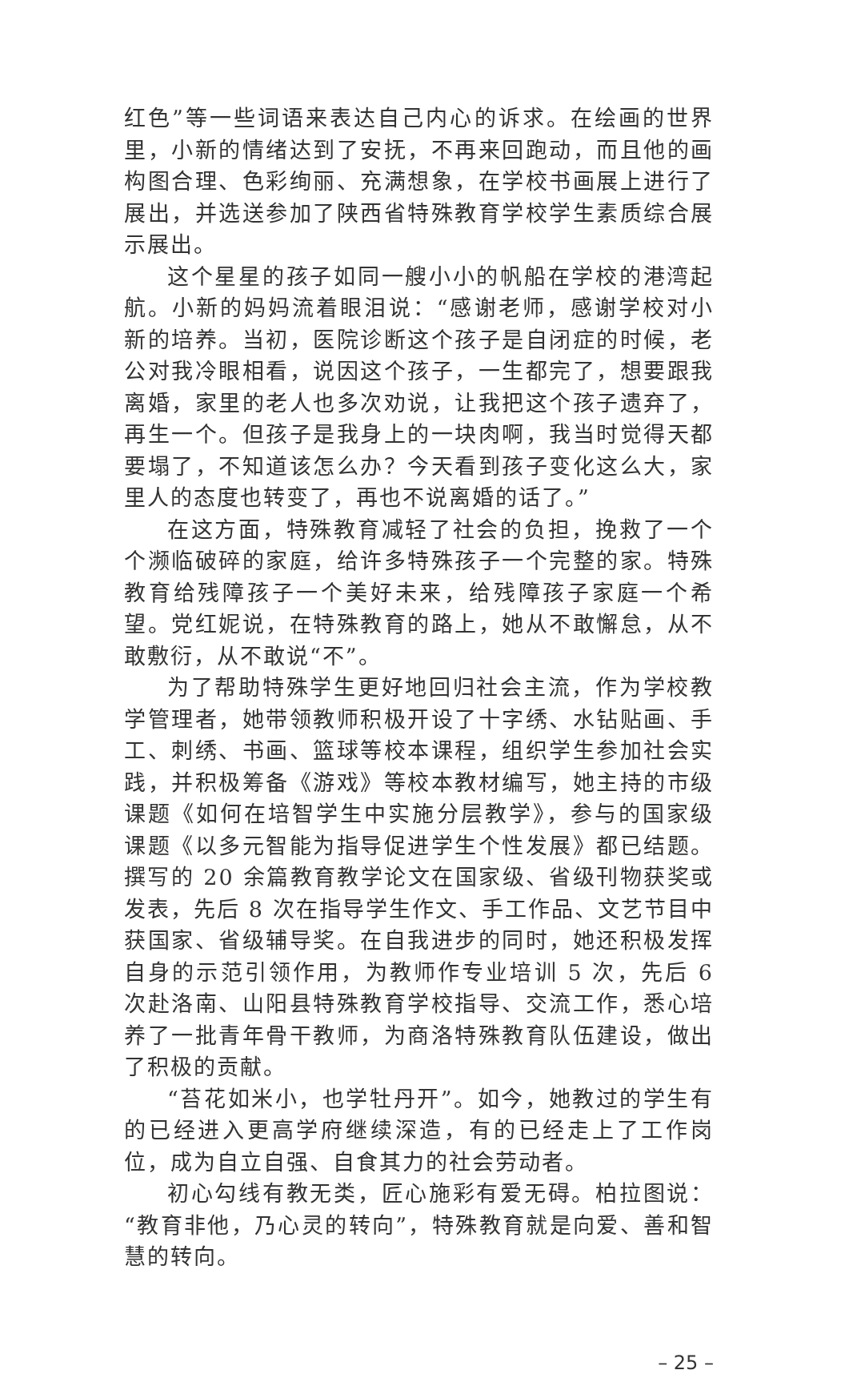红色”等一些词语来表达自己内心的诉求。在绘画的世界里，小新的情绪达到了安抚，不再来回跑动，而且他的画构图合理、色彩绚丽、充满想象，在学校书画展上进行了展出，并选送参加了陕西省特殊教育学校学生素质综合展示展出。
这个星星的孩子如同一艘小小的帆船在学校的港湾起航。小新的妈妈流着眼泪说：“感谢老师，感谢学校对小新的培养。当初，医院诊断这个孩子是自闭症的时候，老公对我冷眼相看，说因这个孩子，一生都完了，想要跟我离婚，家里的老人也多次劝说，让我把这个孩子遗弃了，再生一个。但孩子是我身上的一块肉啊，我当时觉得天都要塌了，不知道该怎么办？今天看到孩子变化这么大，家里人的态度也转变了，再也不说离婚的话了。”
在这方面，特殊教育减轻了社会的负担，挽救了一个个濒临破碎的家庭，给许多特殊孩子一个完整的家。特殊教育给残障孩子一个美好未来，给残障孩子家庭一个希望。党红妮说，在特殊教育的路上，她从不敢懈怠，从不敢敷衍，从不敢说“不”。
为了帮助特殊学生更好地回归社会主流，作为学校教学管理者，她带领教师积极开设了十字绣、水钻贴画、手工、刺绣、书画、篮球等校本课程，组织学生参加社会实践，并积极筹备《游戏》等校本教材编写，她主持的市级课题《如何在培智学生中实施分层教学》，参与的国家级课题《以多元智能为指导促进学生个性发展》都已结题。撰写的 20 余篇教育教学论文在国家级、省级刊物获奖或发表，先后 8 次在指导学生作文、手工作品、文艺节目中获国家、省级辅导奖。在自我进步的同时，她还积极发挥自身的示范引领作用，为教师作专业培训 5 次，先后 6 次赴洛南、山阳县特殊教育学校指导、交流工作，悉心培养了一批青年骨干教师，为商洛特殊教育队伍建设，做出了积极的贡献。
“苔花如米小，也学牡丹开”。如今，她教过的学生有的已经进入更高学府继续深造，有的已经走上了工作岗位，成为自立自强、自食其力的社会劳动者。
初心勾线有教无类，匠心施彩有爱无碍。柏拉图说：“教育非他，乃心灵的转向”，特殊教育就是向爱、善和智慧的转向。
– 25 –